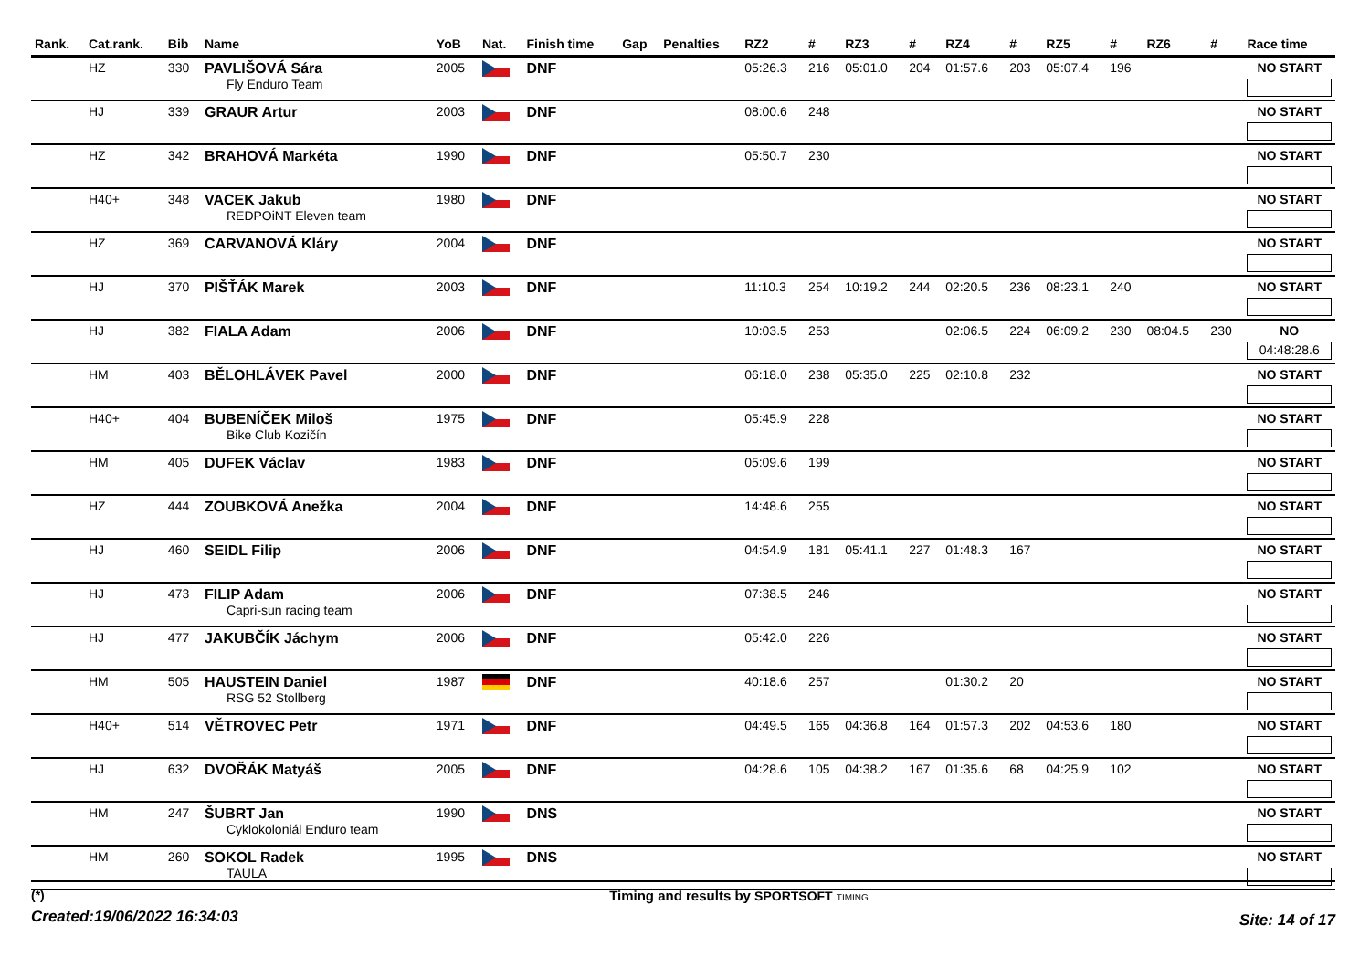| Rank. | Cat.rank. | Bib | Name | YoB | Nat. | Finish time | Gap | Penalties | RZ2 | # | RZ3 | # | RZ4 | # | RZ5 | # | RZ6 | # | Race time |
| --- | --- | --- | --- | --- | --- | --- | --- | --- | --- | --- | --- | --- | --- | --- | --- | --- | --- | --- | --- |
| | HZ | 330 | PAVLIŠOVÁ Sára Fly Enduro Team | 2005 | | DNF | | | 05:26.3 | 216 | 05:01.0 | 204 | 01:57.6 | 203 | 05:07.4 | 196 | | | NO START |
| | HJ | 339 | GRAUR Artur | 2003 | | DNF | | | 08:00.6 | 248 | | | | | | | | | NO START |
| | HZ | 342 | BRAHOVÁ Markéta | 1990 | | DNF | | | 05:50.7 | 230 | | | | | | | | | NO START |
| | H40+ | 348 | VACEK Jakub REDPOiNT Eleven team | 1980 | | DNF | | | | | | | | | | | | | NO START |
| | HZ | 369 | CARVANOVÁ Kláry | 2004 | | DNF | | | | | | | | | | | | | NO START |
| | HJ | 370 | PIŠŤÁK Marek | 2003 | | DNF | | | 11:10.3 | 254 | 10:19.2 | 244 | 02:20.5 | 236 | 08:23.1 | 240 | | | NO START |
| | HJ | 382 | FIALA Adam | 2006 | | DNF | | | 10:03.5 | 253 | | | 02:06.5 | 224 | 06:09.2 | 230 | 08:04.5 | 230 | NO 04:48:28.6 |
| | HM | 403 | BĚLOHLÁVEK Pavel | 2000 | | DNF | | | 06:18.0 | 238 | 05:35.0 | 225 | 02:10.8 | 232 | | | | | NO START |
| | H40+ | 404 | BUBENÍČEK Miloš Bike Club Kozičín | 1975 | | DNF | | | 05:45.9 | 228 | | | | | | | | | NO START |
| | HM | 405 | DUFEK Václav | 1983 | | DNF | | | 05:09.6 | 199 | | | | | | | | | NO START |
| | HZ | 444 | ZOUBKOVÁ Anežka | 2004 | | DNF | | | 14:48.6 | 255 | | | | | | | | | NO START |
| | HJ | 460 | SEIDL Filip | 2006 | | DNF | | | 04:54.9 | 181 | 05:41.1 | 227 | 01:48.3 | 167 | | | | | NO START |
| | HJ | 473 | FILIP Adam Capri-sun racing team | 2006 | | DNF | | | 07:38.5 | 246 | | | | | | | | | NO START |
| | HJ | 477 | JAKUBČÍK Jáchym | 2006 | | DNF | | | 05:42.0 | 226 | | | | | | | | | NO START |
| | HM | 505 | HAUSTEIN Daniel RSG 52 Stollberg | 1987 | | DNF | | | 40:18.6 | 257 | | | 01:30.2 | 20 | | | | | NO START |
| | H40+ | 514 | VĚTROVEC Petr | 1971 | | DNF | | | 04:49.5 | 165 | 04:36.8 | 164 | 01:57.3 | 202 | 04:53.6 | 180 | | | NO START |
| | HJ | 632 | DVOŘÁK Matyáš | 2005 | | DNF | | | 04:28.6 | 105 | 04:38.2 | 167 | 01:35.6 | 68 | 04:25.9 | 102 | | | NO START |
| | HM | 247 | ŠUBRT Jan Cyklokoloniál Enduro team | 1990 | | DNS | | | | | | | | | | | | | NO START |
| | HM | 260 | SOKOL Radek TAULA | 1995 | | DNS | | | | | | | | | | | | | NO START |
(*)
Created:19/06/2022 16:34:03
Timing and results by SPORTSOFT TIMING
Site: 14 of 17